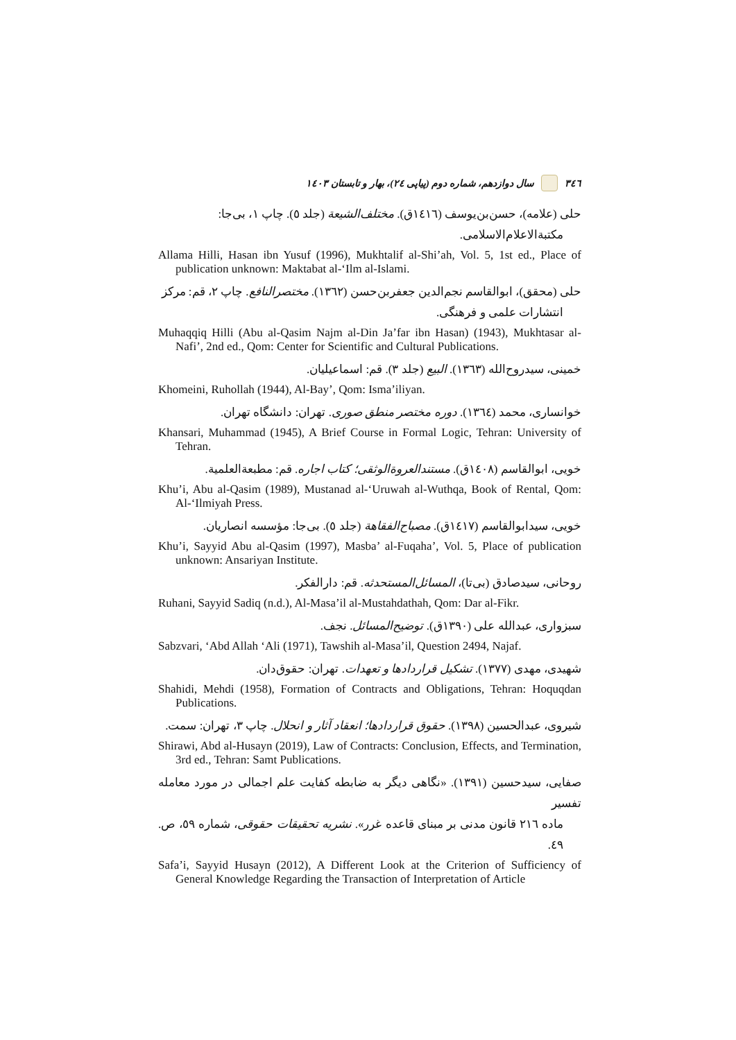٣٤٦ سال دوازدهم، شماره دوم (پیاپی ٢٤)، بهار و تابستان ١٤٠٣
حلی (علامه)، حسن‌بن‌یوسف (١٤١٦ق). مختلف‌الشیعة (جلد ٥). چاپ ١، بی‌جا:
مکتبة‌الاعلام‌الاسلامی.
Allama Hilli, Hasan ibn Yusuf (1996), Mukhtalif al-Shi’ah, Vol. 5, 1st ed., Place of publication unknown: Maktabat al-‘Ilm al-Islami.
حلی (محقق)، ابوالقاسم نجم‌الدین جعفربن‌حسن (١٣٦٢). مختصرالنافع. چاپ ٢، قم: مرکز
انتشارات علمی و فرهنگی.
Muhaqqiq Hilli (Abu al-Qasim Najm al-Din Ja’far ibn Hasan) (1943), Mukhtasar al-Nafi’, 2nd ed., Qom: Center for Scientific and Cultural Publications.
خمینی، سیدروح‌الله (١٣٦٣). البیع (جلد ٣). قم: اسماعیلیان.
Khomeini, Ruhollah (1944), Al-Bay’, Qom: Isma’iliyan.
خوانساری، محمد (١٣٦٤). دوره مختصر منطق صوری. تهران: دانشگاه تهران.
Khansari, Muhammad (1945), A Brief Course in Formal Logic, Tehran: University of Tehran.
خویی، ابوالقاسم (١٤٠٨ق). مستندالعروةالوثقی؛ کتاب اجاره. قم: مطبعةالعلمیة.
Khu’i, Abu al-Qasim (1989), Mustanad al-‘Uruwah al-Wuthqa, Book of Rental, Qom: Al-‘Ilmiyah Press.
خویی، سیدابوالقاسم (١٤١٧ق). مصباح‌الفقاهة (جلد ٥). بی‌جا: مؤسسه انصاریان.
Khu’i, Sayyid Abu al-Qasim (1997), Masba’ al-Fuqaha’, Vol. 5, Place of publication unknown: Ansariyan Institute.
روحانی، سیدصادق (بی‌تا)، المسائل‌المستحدثه. قم: دارالفکر.
Ruhani, Sayyid Sadiq (n.d.), Al-Masa’il al-Mustahdathah, Qom: Dar al-Fikr.
سبزواری، عبدالله علی (١٣٩٠ق). توضیح‌المسائل. نجف.
Sabzvari, ‘Abd Allah ‘Ali (1971), Tawshih al-Masa’il, Question 2494, Najaf.
شهیدی، مهدی (١٣٧٧). تشکیل قراردادها و تعهدات. تهران: حقوق‌دان.
Shahidi, Mehdi (1958), Formation of Contracts and Obligations, Tehran: Hoquqdan Publications.
شیروی، عبدالحسین (١٣٩٨). حقوق قراردادها؛ انعقاد آثار و انحلال. چاپ ٣، تهران: سمت.
Shirawi, Abd al-Husayn (2019), Law of Contracts: Conclusion, Effects, and Termination, 3rd ed., Tehran: Samt Publications.
صفایی، سیدحسین (١٣٩١). «نگاهی دیگر به ضابطه کفایت علم اجمالی در مورد معامله تفسیر
ماده ٢١٦ قانون مدنی بر مبنای قاعده غرر». نشریه تحقیقات حقوقی، شماره ٥٩، ص. ٤٩.
Safa’i, Sayyid Husayn (2012), A Different Look at the Criterion of Sufficiency of General Knowledge Regarding the Transaction of Interpretation of Article